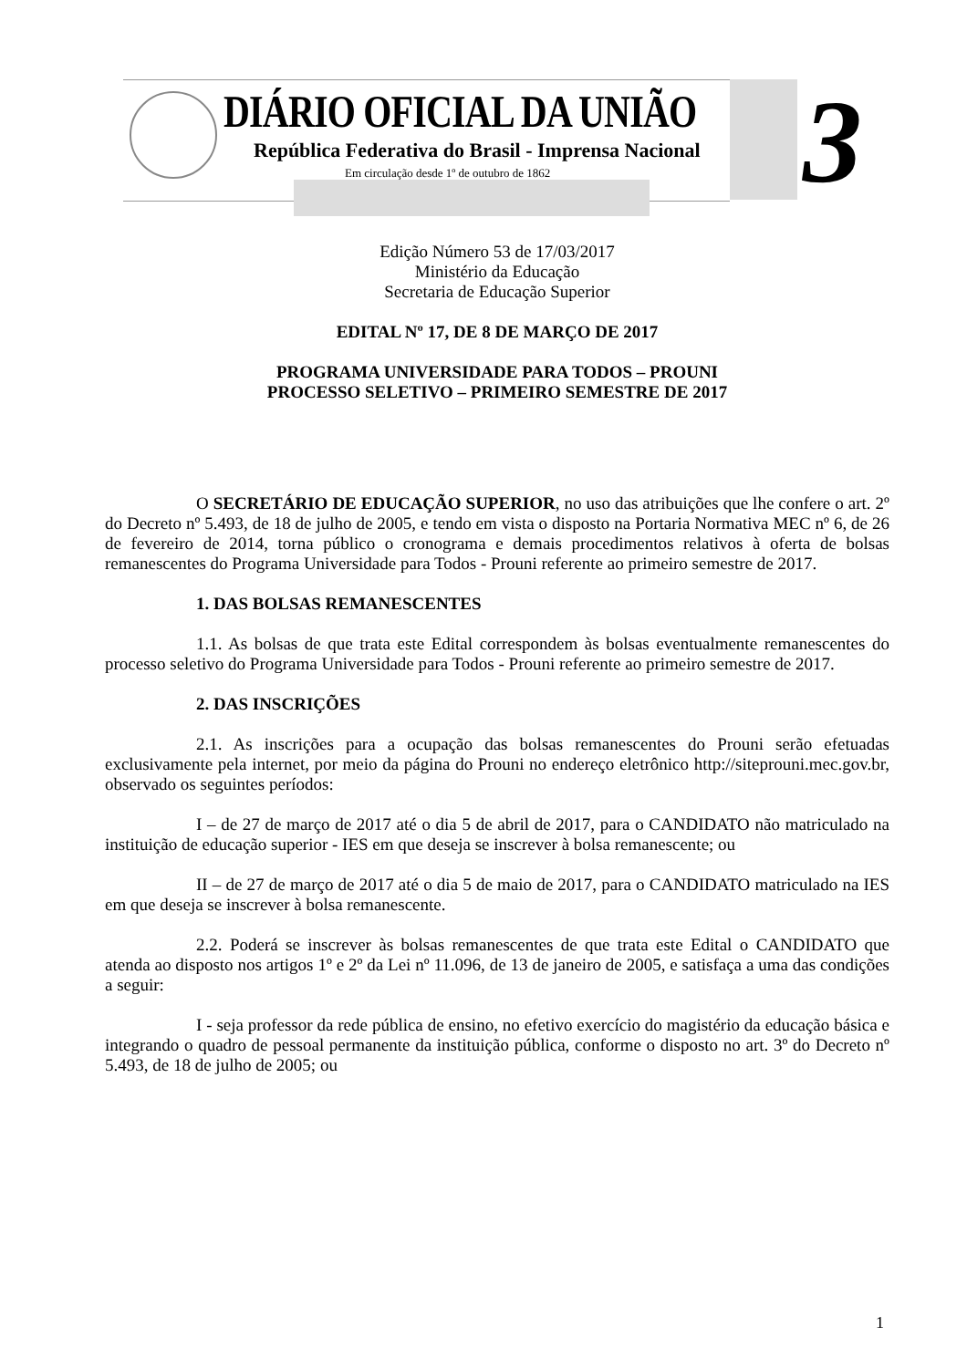DIÁRIO OFICIAL DA UNIÃO
República Federativa do Brasil - Imprensa Nacional
Em circulação desde 1º de outubro de 1862
3
Edição Número 53 de 17/03/2017
Ministério da Educação
Secretaria de Educação Superior
EDITAL Nº 17, DE 8 DE MARÇO DE 2017
PROGRAMA UNIVERSIDADE PARA TODOS – PROUNI
PROCESSO SELETIVO – PRIMEIRO SEMESTRE DE 2017
O SECRETÁRIO DE EDUCAÇÃO SUPERIOR, no uso das atribuições que lhe confere o art. 2º do Decreto nº 5.493, de 18 de julho de 2005, e tendo em vista o disposto na Portaria Normativa MEC nº 6, de 26 de fevereiro de 2014, torna público o cronograma e demais procedimentos relativos à oferta de bolsas remanescentes do Programa Universidade para Todos - Prouni referente ao primeiro semestre de 2017.
1. DAS BOLSAS REMANESCENTES
1.1. As bolsas de que trata este Edital correspondem às bolsas eventualmente remanescentes do processo seletivo do Programa Universidade para Todos - Prouni referente ao primeiro semestre de 2017.
2. DAS INSCRIÇÕES
2.1. As inscrições para a ocupação das bolsas remanescentes do Prouni serão efetuadas exclusivamente pela internet, por meio da página do Prouni no endereço eletrônico http://siteprouni.mec.gov.br, observado os seguintes períodos:
I – de 27 de março de 2017 até o dia 5 de abril de 2017, para o CANDIDATO não matriculado na instituição de educação superior - IES em que deseja se inscrever à bolsa remanescente; ou
II – de 27 de março de 2017 até o dia 5 de maio de 2017, para o CANDIDATO matriculado na IES em que deseja se inscrever à bolsa remanescente.
2.2. Poderá se inscrever às bolsas remanescentes de que trata este Edital o CANDIDATO que atenda ao disposto nos artigos 1º e 2º da Lei nº 11.096, de 13 de janeiro de 2005, e satisfaça a uma das condições a seguir:
I - seja professor da rede pública de ensino, no efetivo exercício do magistério da educação básica e integrando o quadro de pessoal permanente da instituição pública, conforme o disposto no art. 3º do Decreto nº 5.493, de 18 de julho de 2005; ou
1